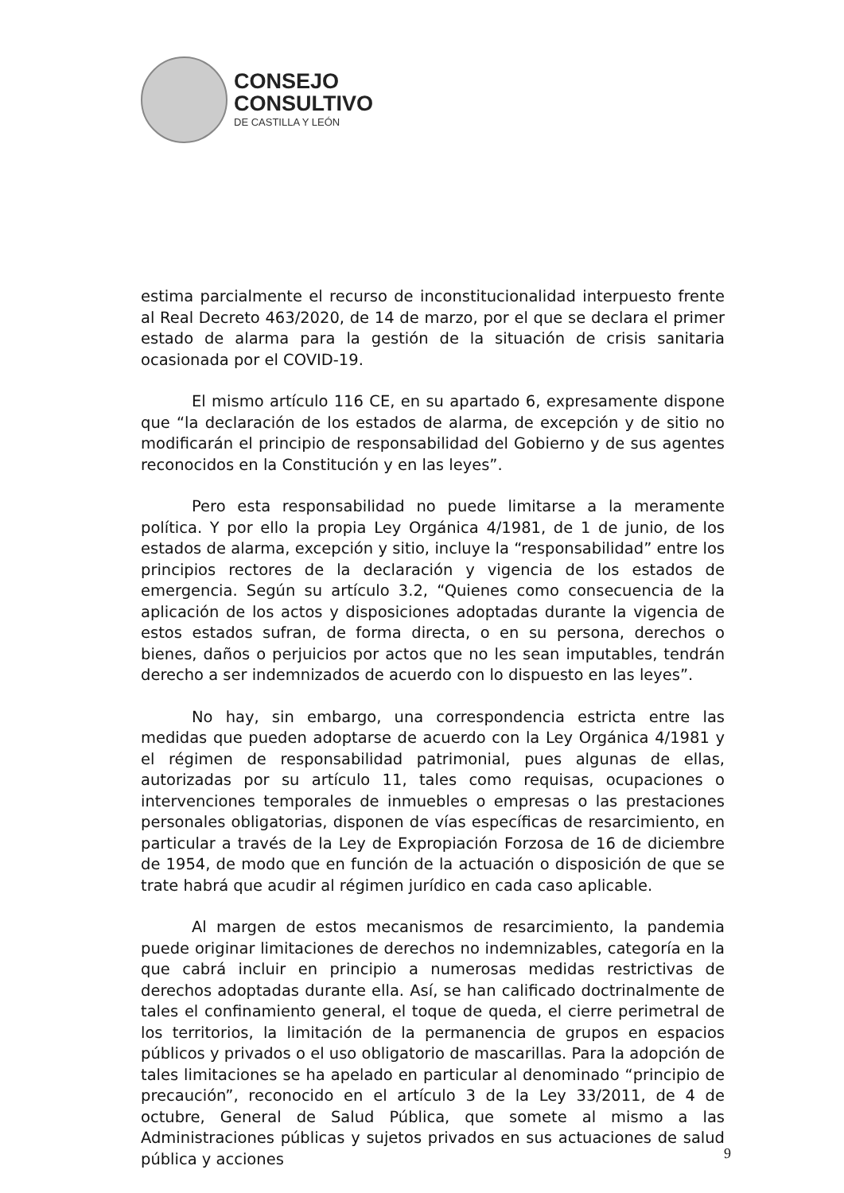CONSEJO
CONSULTIVO
DE CASTILLA Y LEÓN
estima parcialmente el recurso de inconstitucionalidad interpuesto frente al Real Decreto 463/2020, de 14 de marzo, por el que se declara el primer estado de alarma para la gestión de la situación de crisis sanitaria ocasionada por el COVID-19.
El mismo artículo 116 CE, en su apartado 6, expresamente dispone que “la declaración de los estados de alarma, de excepción y de sitio no modificarán el principio de responsabilidad del Gobierno y de sus agentes reconocidos en la Constitución y en las leyes”.
Pero esta responsabilidad no puede limitarse a la meramente política. Y por ello la propia Ley Orgánica 4/1981, de 1 de junio, de los estados de alarma, excepción y sitio, incluye la “responsabilidad” entre los principios rectores de la declaración y vigencia de los estados de emergencia. Según su artículo 3.2, “Quienes como consecuencia de la aplicación de los actos y disposiciones adoptadas durante la vigencia de estos estados sufran, de forma directa, o en su persona, derechos o bienes, daños o perjuicios por actos que no les sean imputables, tendrán derecho a ser indemnizados de acuerdo con lo dispuesto en las leyes”.
No hay, sin embargo, una correspondencia estricta entre las medidas que pueden adoptarse de acuerdo con la Ley Orgánica 4/1981 y el régimen de responsabilidad patrimonial, pues algunas de ellas, autorizadas por su artículo 11, tales como requisas, ocupaciones o intervenciones temporales de inmuebles o empresas o las prestaciones personales obligatorias, disponen de vías específicas de resarcimiento, en particular a través de la Ley de Expropiación Forzosa de 16 de diciembre de 1954, de modo que en función de la actuación o disposición de que se trate habrá que acudir al régimen jurídico en cada caso aplicable.
Al margen de estos mecanismos de resarcimiento, la pandemia puede originar limitaciones de derechos no indemnizables, categoría en la que cabrá incluir en principio a numerosas medidas restrictivas de derechos adoptadas durante ella. Así, se han calificado doctrinalmente de tales el confinamiento general, el toque de queda, el cierre perimetral de los territorios, la limitación de la permanencia de grupos en espacios públicos y privados o el uso obligatorio de mascarillas. Para la adopción de tales limitaciones se ha apelado en particular al denominado “principio de precaución”, reconocido en el artículo 3 de la Ley 33/2011, de 4 de octubre, General de Salud Pública, que somete al mismo a las Administraciones públicas y sujetos privados en sus actuaciones de salud pública y acciones
9